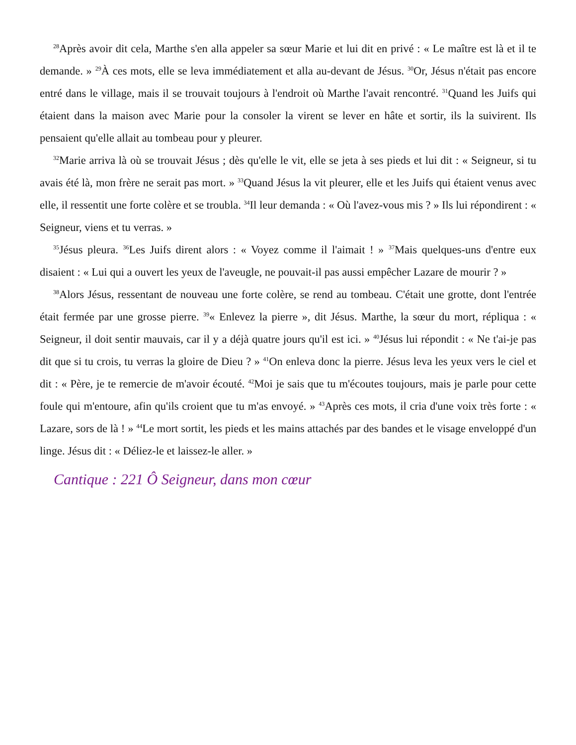<sup>28</sup> Après avoir dit cela, Marthe s'en alla appeler sa sœur Marie et lui dit en privé : « Le maître est là et il te demande. » <sup>29</sup>À ces mots, elle se leva immédiatement et alla au-devant de Jésus. <sup>30</sup>Or, Jésus n'était pas encore entré dans le village, mais il se trouvait toujours à l'endroit où Marthe l'avait rencontré. <sup>31</sup>Quand les Juifs qui étaient dans la maison avec Marie pour la consoler la virent se lever en hâte et sortir, ils la suivirent. Ils pensaient qu'elle allait au tombeau pour y pleurer.
<sup>32</sup> Marie arriva là où se trouvait Jésus ; dès qu'elle le vit, elle se jeta à ses pieds et lui dit : « Seigneur, si tu avais été là, mon frère ne serait pas mort. » <sup>33</sup>Quand Jésus la vit pleurer, elle et les Juifs qui étaient venus avec elle, il ressentit une forte colère et se troubla. <sup>34</sup>Il leur demanda : « Où l'avez-vous mis ? » Ils lui répondirent : « Seigneur, viens et tu verras. »
<sup>35</sup> Jésus pleura. <sup>36</sup>Les Juifs dirent alors : « Voyez comme il l'aimait ! » <sup>37</sup>Mais quelques-uns d'entre eux disaient : « Lui qui a ouvert les yeux de l'aveugle, ne pouvait-il pas aussi empêcher Lazare de mourir ? »
<sup>38</sup> Alors Jésus, ressentant de nouveau une forte colère, se rend au tombeau. C'était une grotte, dont l'entrée était fermée par une grosse pierre. <sup>39</sup>« Enlevez la pierre », dit Jésus. Marthe, la sœur du mort, répliqua : « Seigneur, il doit sentir mauvais, car il y a déjà quatre jours qu'il est ici. » <sup>40</sup>Jésus lui répondit : « Ne t'ai-je pas dit que si tu crois, tu verras la gloire de Dieu ? » <sup>41</sup>On enleva donc la pierre. Jésus leva les yeux vers le ciel et dit : « Père, je te remercie de m'avoir écouté. <sup>42</sup>Moi je sais que tu m'écoutes toujours, mais je parle pour cette foule qui m'entoure, afin qu'ils croient que tu m'as envoyé. » <sup>43</sup>Après ces mots, il cria d'une voix très forte : « Lazare, sors de là ! » <sup>44</sup>Le mort sortit, les pieds et les mains attachés par des bandes et le visage enveloppé d'un linge. Jésus dit : « Déliez-le et laissez-le aller. »
Cantique : 221 Ô Seigneur, dans mon cœur